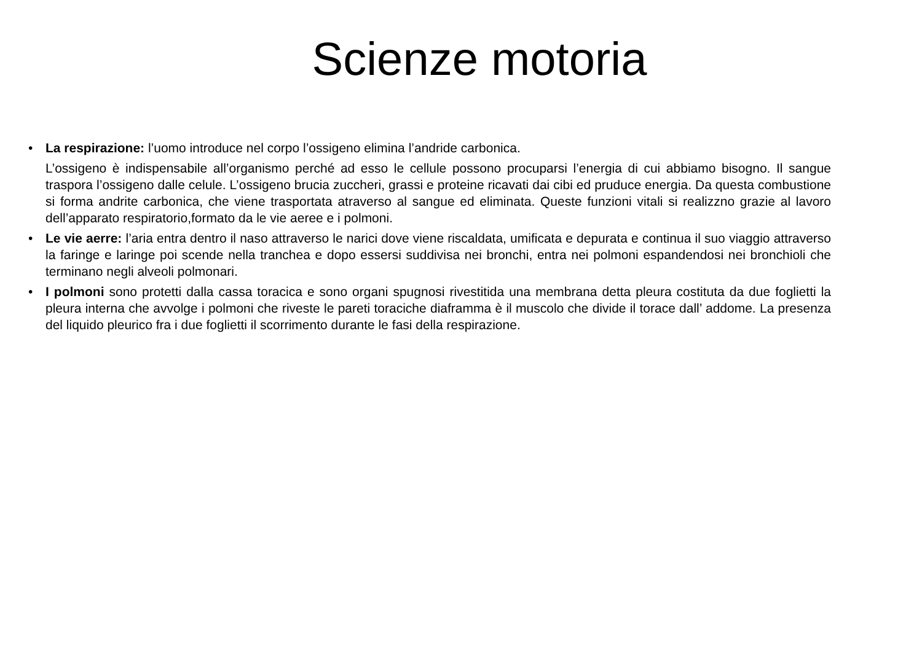Scienze motoria
• La respirazione: l’uomo introduce nel corpo l’ossigeno elimina l’andride carbonica.
L’ossigeno è indispensabile all’organismo perché ad esso le cellule possono procuparsi l’energia di cui abbiamo bisogno. Il sangue traspora l’ossigeno dalle celule. L’ossigeno brucia zuccheri, grassi e proteine ricavati dai cibi ed pruduce energia. Da questa combustione si forma andrite carbonica, che viene trasportata atraverso al sangue ed eliminata. Queste funzioni vitali si realizzno grazie al lavoro dell’apparato respiratorio,formato da le vie aeree e i polmoni.
• Le vie aerre: l’aria entra dentro il naso attraverso le narici dove viene riscaldata, umificata e depurata e continua il suo viaggio attraverso la faringe e laringe poi scende nella tranchea e dopo essersi suddivisa nei bronchi, entra nei polmoni espandendosi nei bronchioli che terminano negli alveoli polmonari.
• I polmoni sono protetti dalla cassa toracica e sono organi spugnosi rivestitida una membrana detta pleura costituta da due foglietti la pleura interna che avvolge i polmoni che riveste le pareti toraciche diaframma è il muscolo che divide il torace dall’ addome. La presenza del liquido pleurico fra i due foglietti il scorrimento durante le fasi della respirazione.